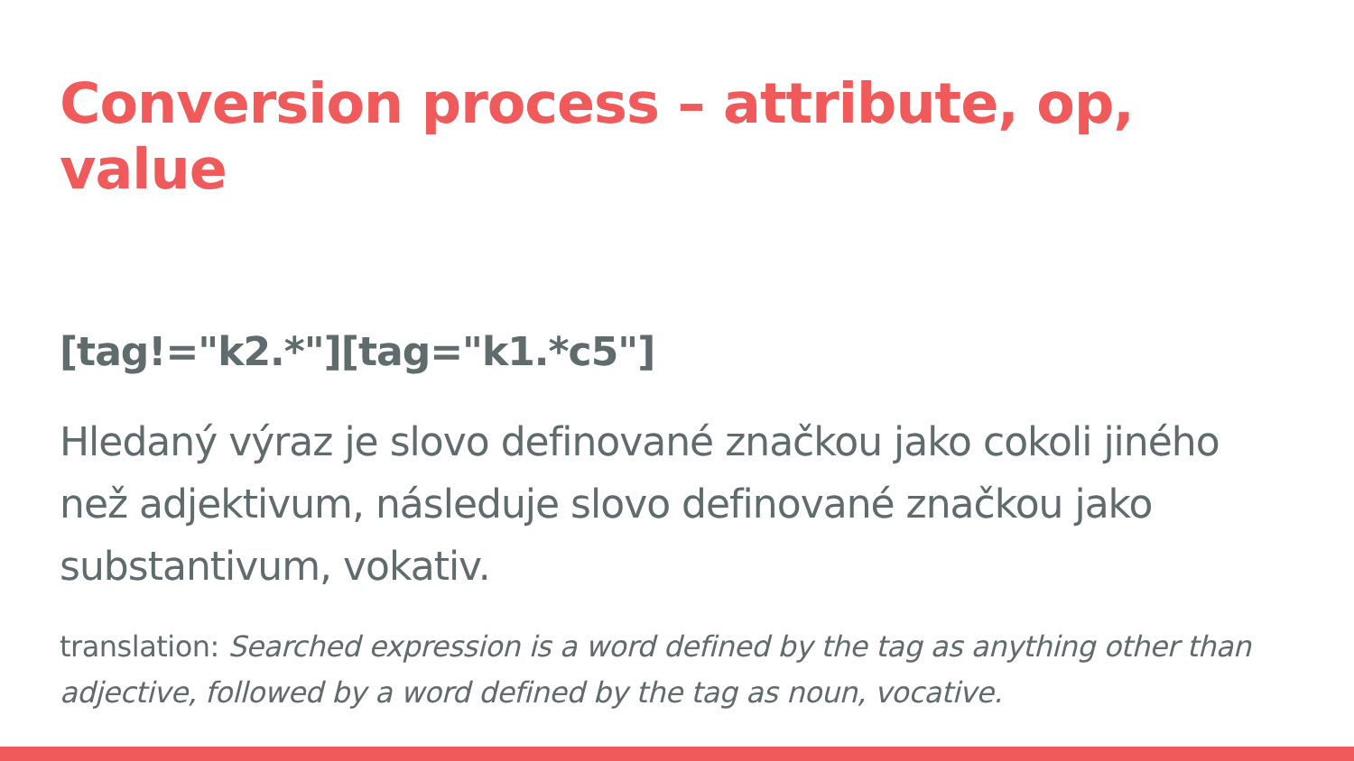Conversion process – attribute, op, value
[tag!="k2.*"][tag="k1.*c5"]
Hledaný výraz je slovo definované značkou jako cokoli jiného než adjektivum, následuje slovo definované značkou jako substantivum, vokativ.
translation: Searched expression is a word defined by the tag as anything other than adjective, followed by a word defined by the tag as noun, vocative.